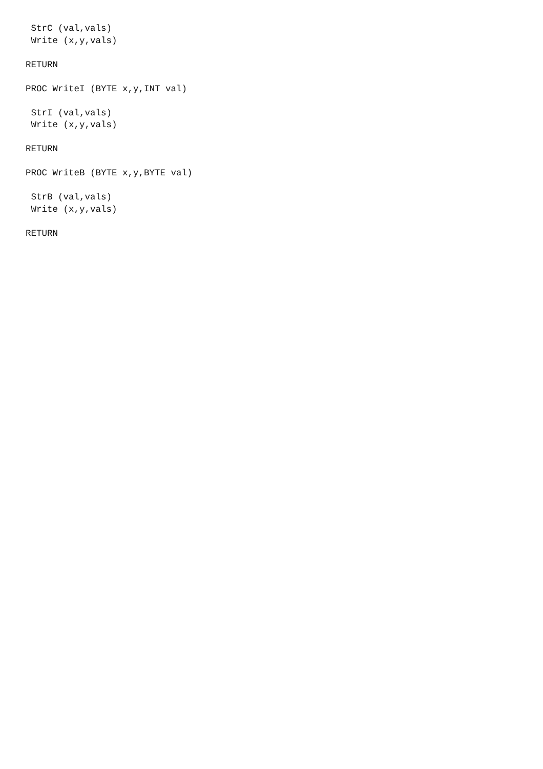StrC (val,vals)
 Write (x,y,vals)

RETURN

PROC WriteI (BYTE x,y,INT val)

 StrI (val,vals)
 Write (x,y,vals)

RETURN

PROC WriteB (BYTE x,y,BYTE val)

 StrB (val,vals)
 Write (x,y,vals)

RETURN